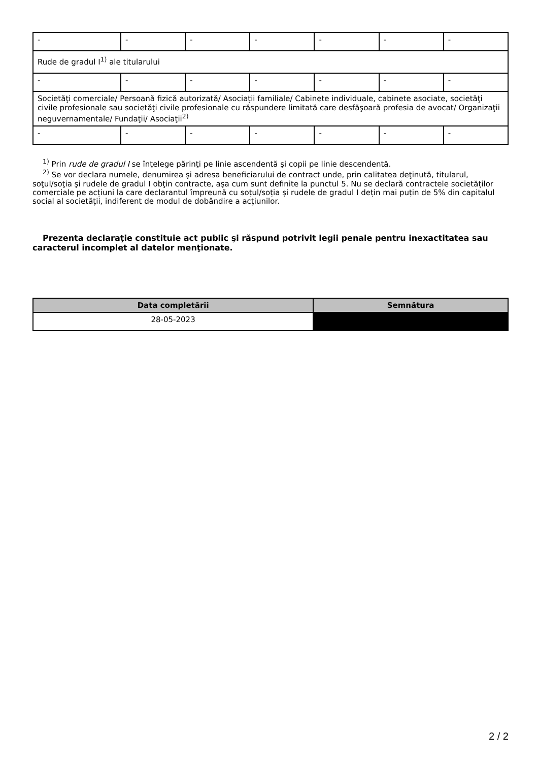| - | - | - | - | - | - | - |
| Rude de gradul I<sup>1)</sup> ale titularului | | | | | | |
| - | - | - | - | - | - | - |
| Societăţi comerciale/ Persoană fizică autorizată/ Asociaţii familiale/ Cabinete individuale, cabinete asociate, societăţi civile profesionale sau societăţi civile profesionale cu răspundere limitată care desfăşoară profesia de avocat/ Organizaţii neguvernamentale/ Fundaţii/ Asociaţii<sup>2)</sup> | | | | | | |
| - | - | - | - | - | - | - |
<sup>1)</sup> Prin rude de gradul I se înţelege părinţi pe linie ascendentă şi copii pe linie descendentă.
<sup>2)</sup> Se vor declara numele, denumirea şi adresa beneficiarului de contract unde, prin calitatea deţinută, titularul, soţul/soţia şi rudele de gradul I obţin contracte, aşa cum sunt definite la punctul 5. Nu se declară contractele societăților comerciale pe acțiuni la care declarantul împreună cu soțul/soția și rudele de gradul I dețin mai puțin de 5% din capitalul social al societății, indiferent de modul de dobândire a acțiunilor.
Prezenta declaraţie constituie act public şi răspund potrivit legii penale pentru inexactitatea sau caracterul incomplet al datelor menţionate.
| Data completării | Semnătura |
| --- | --- |
| 28-05-2023 | |
2 / 2